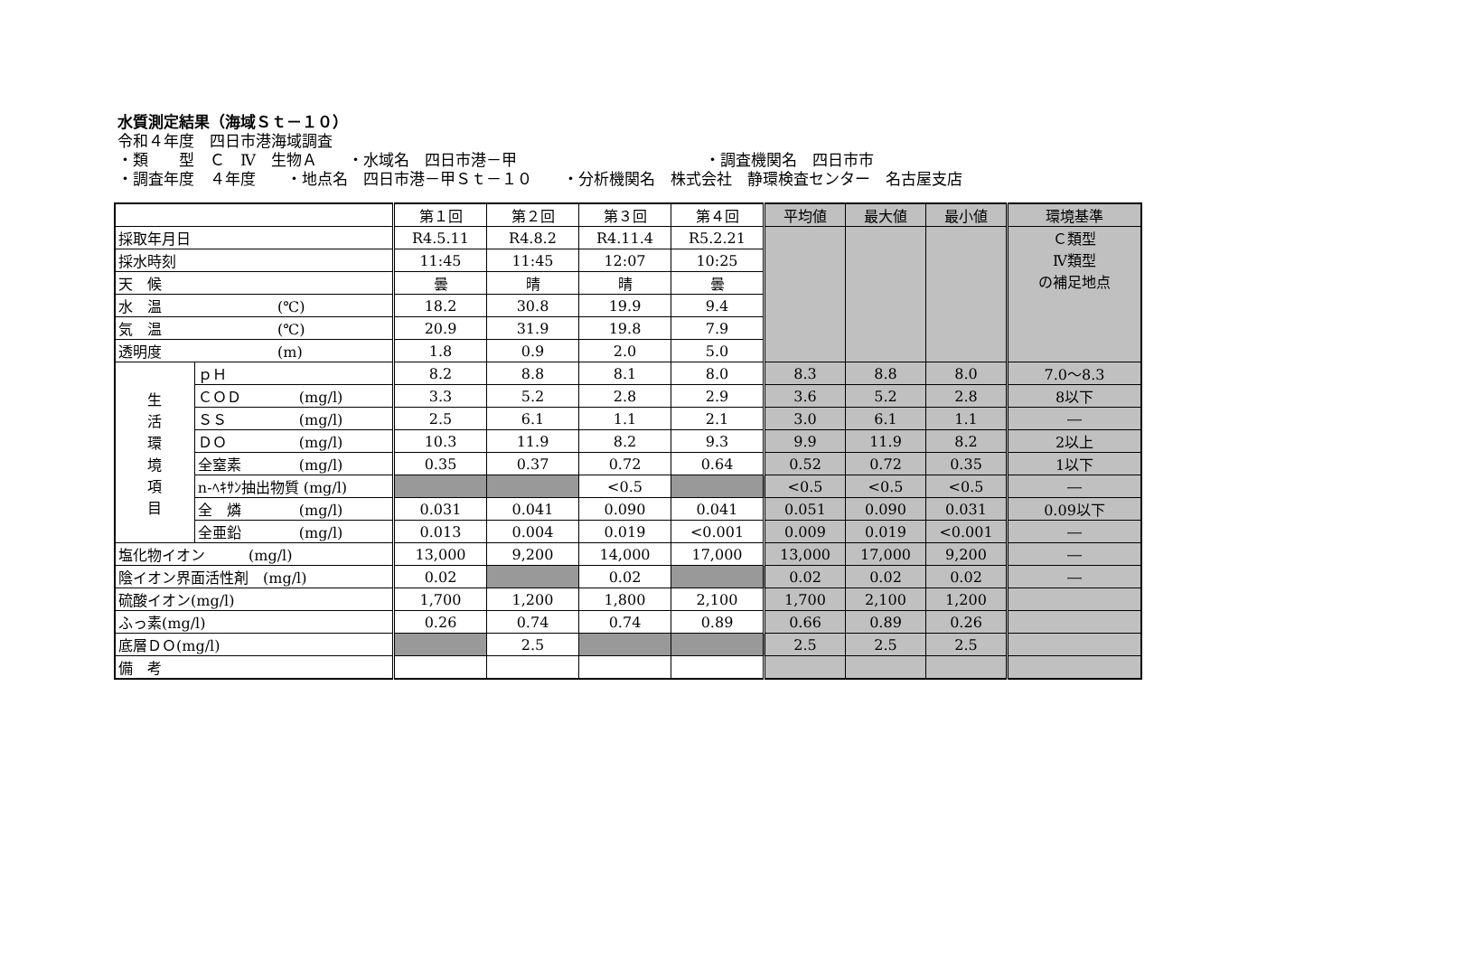水質測定結果（海域Ｓｔ－１０）
令和４年度　四日市港海域調査
・類　　型　Ｃ　Ⅳ　生物Ａ　　・水域名　四日市港－甲 ・調査機関名　四日市市
・調査年度　４年度　　・地点名　四日市港－甲Ｓｔ－１０　　・分析機関名　株式会社　静環検査センター　名古屋支店
| | | 第１回 | 第２回 | 第３回 | 第４回 | 平均値 | 最大値 | 最小値 | 環境基準 |
| --- | --- | --- | --- | --- | --- | --- | --- | --- | --- |
| 採取年月日 | | R4.5.11 | R4.8.2 | R4.11.4 | R5.2.21 | | | | Ｃ類型 Ⅳ類型 の補足地点 |
| 採水時刻 | | 11:45 | 11:45 | 12:07 | 10:25 | | | | |
| 天 候 | | 曇 | 晴 | 晴 | 曇 | | | | |
| 水 温 (℃) | | 18.2 | 30.8 | 19.9 | 9.4 | | | | |
| 気 温 (℃) | | 20.9 | 31.9 | 19.8 | 7.9 | | | | |
| 透明度 (m) | | 1.8 | 0.9 | 2.0 | 5.0 | | | | |
| 生 活 環 境 項 目 | ｐＨ | 8.2 | 8.8 | 8.1 | 8.0 | 8.3 | 8.8 | 8.0 | 7.0～8.3 |
| | ＣＯＤ (mg/l) | 3.3 | 5.2 | 2.8 | 2.9 | 3.6 | 5.2 | 2.8 | 8以下 |
| | ＳＳ (mg/l) | 2.5 | 6.1 | 1.1 | 2.1 | 3.0 | 6.1 | 1.1 | ― |
| | ＤＯ (mg/l) | 10.3 | 11.9 | 8.2 | 9.3 | 9.9 | 11.9 | 8.2 | 2以上 |
| | 全窒素 (mg/l) | 0.35 | 0.37 | 0.72 | 0.64 | 0.52 | 0.72 | 0.35 | 1以下 |
| | n-ﾍｷｻﾝ抽出物質 (mg/l) | | | <0.5 | | <0.5 | <0.5 | <0.5 | ― |
| | 全 燐 (mg/l) | 0.031 | 0.041 | 0.090 | 0.041 | 0.051 | 0.090 | 0.031 | 0.09以下 |
| | 全亜鉛 (mg/l) | 0.013 | 0.004 | 0.019 | <0.001 | 0.009 | 0.019 | <0.001 | ― |
| 塩化物イオン (mg/l) | | 13,000 | 9,200 | 14,000 | 17,000 | 13,000 | 17,000 | 9,200 | ― |
| 陰イオン界面活性剤 (mg/l) | | 0.02 | | 0.02 | | 0.02 | 0.02 | 0.02 | ― |
| 硫酸イオン(mg/l) | | 1,700 | 1,200 | 1,800 | 2,100 | 1,700 | 2,100 | 1,200 | |
| ふっ素(mg/l) | | 0.26 | 0.74 | 0.74 | 0.89 | 0.66 | 0.89 | 0.26 | |
| 底層ＤＯ(mg/l) | | | 2.5 | | | 2.5 | 2.5 | 2.5 | |
| 備 考 | | | | | | | | | |